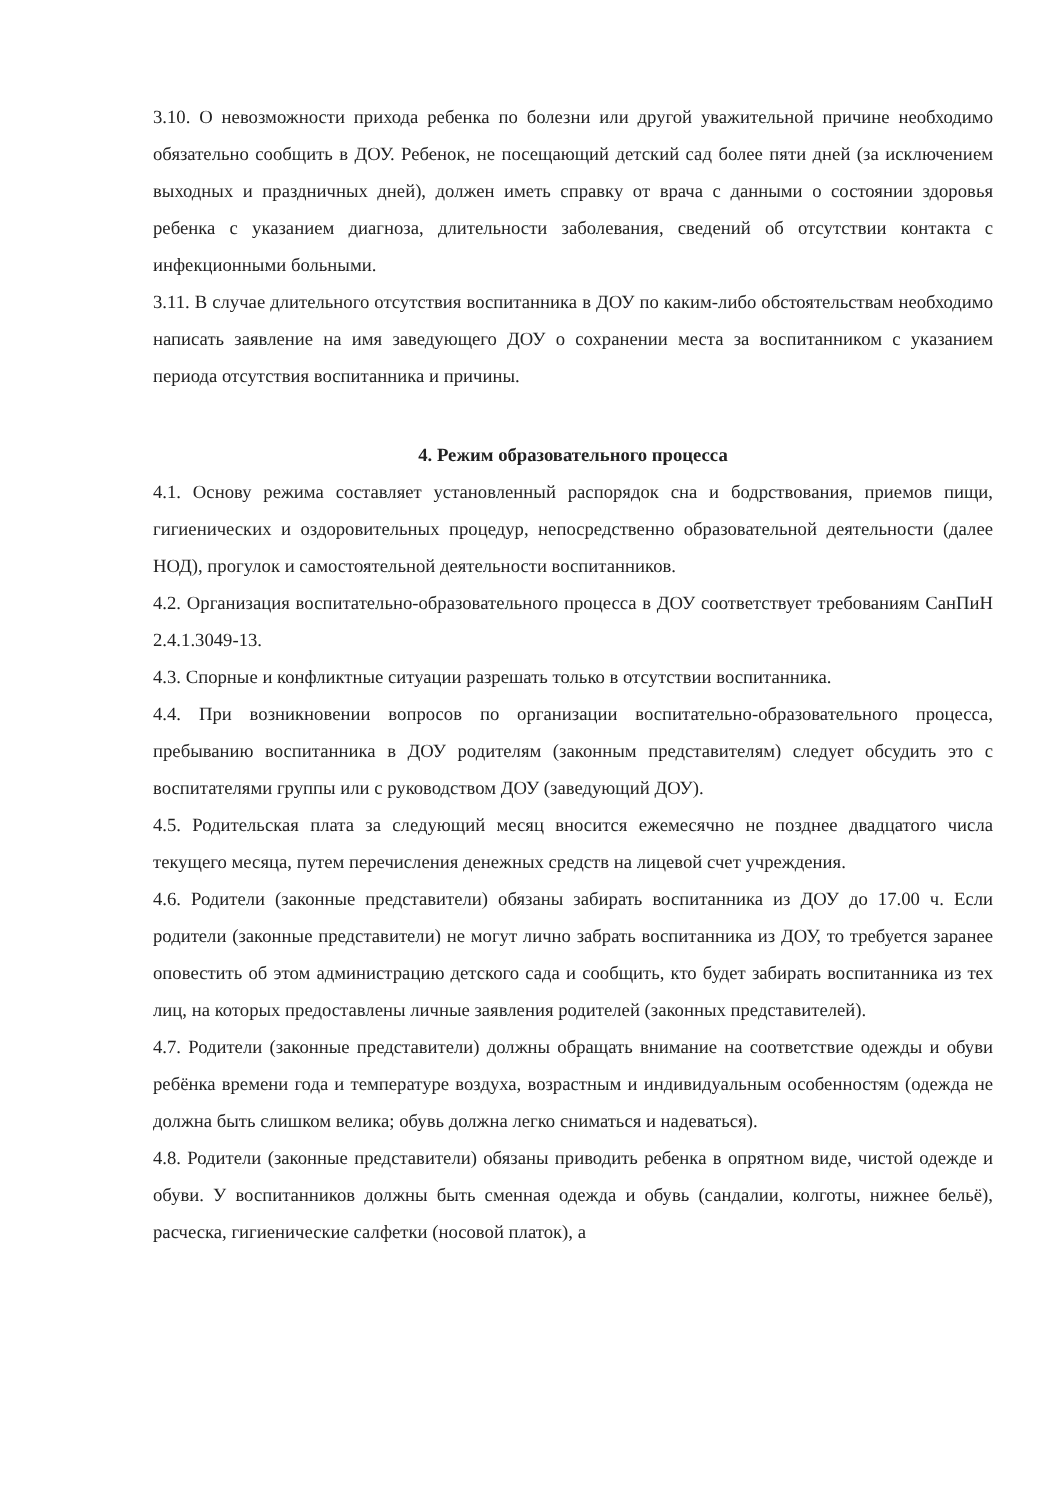3.10. О невозможности прихода ребенка по болезни или другой уважительной причине необходимо обязательно сообщить в ДОУ. Ребенок, не посещающий детский сад более пяти дней (за исключением выходных и праздничных дней), должен иметь справку от врача с данными о состоянии здоровья ребенка с указанием диагноза, длительности заболевания, сведений об отсутствии контакта с инфекционными больными.
3.11. В случае длительного отсутствия воспитанника в ДОУ по каким-либо обстоятельствам необходимо написать заявление на имя заведующего ДОУ о сохранении места за воспитанником с указанием периода отсутствия воспитанника и причины.
4. Режим образовательного процесса
4.1. Основу режима составляет установленный распорядок сна и бодрствования, приемов пищи, гигиенических и оздоровительных процедур, непосредственно образовательной деятельности (далее НОД), прогулок и самостоятельной деятельности воспитанников.
4.2. Организация воспитательно-образовательного процесса в ДОУ соответствует требованиям СанПиН 2.4.1.3049-13.
4.3. Спорные и конфликтные ситуации разрешать только в отсутствии воспитанника.
4.4. При возникновении вопросов по организации воспитательно-образовательного процесса, пребыванию воспитанника в ДОУ родителям (законным представителям) следует обсудить это с воспитателями группы или с руководством ДОУ (заведующий ДОУ).
4.5. Родительская плата за следующий месяц вносится ежемесячно не позднее двадцатого числа текущего месяца, путем перечисления денежных средств на лицевой счет учреждения.
4.6. Родители (законные представители) обязаны забирать воспитанника из ДОУ до 17.00 ч. Если родители (законные представители) не могут лично забрать воспитанника из ДОУ, то требуется заранее оповестить об этом администрацию детского сада и сообщить, кто будет забирать воспитанника из тех лиц, на которых предоставлены личные заявления родителей (законных представителей).
4.7. Родители (законные представители) должны обращать внимание на соответствие одежды и обуви ребёнка времени года и температуре воздуха, возрастным и индивидуальным особенностям (одежда не должна быть слишком велика; обувь должна легко сниматься и надеваться).
4.8. Родители (законные представители) обязаны приводить ребенка в опрятном виде, чистой одежде и обуви. У воспитанников должны быть сменная одежда и обувь (сандалии, колготы, нижнее бельё), расческа, гигиенические салфетки (носовой платок), а